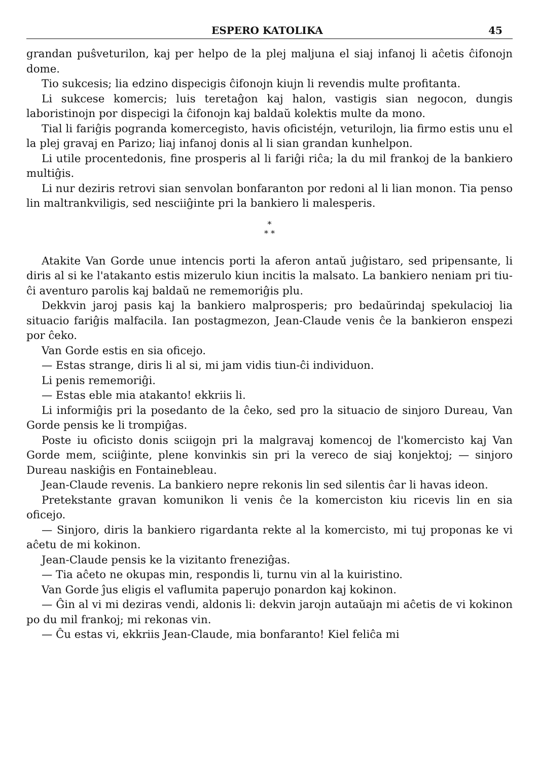ESPERO KATOLIKA 45
grandan puŝveturilon, kaj per helpo de la plej maljuna el siaj infanoj li aĉetis ĉifonojn dome.
Tio sukcesis; lia edzino dispecigis ĉifonojn kiujn li revendis multe profitanta.
Li sukcese komercis; luis teretaĝon kaj halon, vastigis sian negocon, dungis laboristinojn por dispecigi la ĉifonojn kaj baldaŭ kolektis multe da mono.
Tial li fariĝis pogranda komercegisto, havis oficistéjn, veturilojn, lia firmo estis unu el la plej gravaj en Parizo; liaj infanoj donis al li sian grandan kunhelpon.
Li utile procentedonis, fine prosperis al li fariĝi riĉa; la du mil frankoj de la bankiero multiĝis.
Li nur deziris retrovi sian senvolan bonfaranton por redoni al li lian monon. Tia penso lin maltrankviligis, sed nesciiĝinte pri la bankiero li malesperis.
*
* *
Atakite Van Gorde unue intencis porti la aferon antaŭ juĝistaro, sed pripensante, li diris al si ke l'atakanto estis mizerulo kiun incitis la malsato. La bankiero neniam pri tiu-ĉi aventuro parolis kaj baldaŭ ne rememoriĝis plu.
Dekkvin jaroj pasis kaj la bankiero malprosperis; pro bedaŭrindaj spekulacioj lia situacio fariĝis malfacila. Ian postagmezon, Jean-Claude venis ĉe la bankieron enspezi por ĉeko.
Van Gorde estis en sia oficejo.
— Estas strange, diris li al si, mi jam vidis tiun-ĉi individuon.
Li penis rememoriĝi.
— Estas eble mia atakanto! ekkriis li.
Li informiĝis pri la posedanto de la ĉeko, sed pro la situacio de sinjoro Dureau, Van Gorde pensis ke li trompiĝas.
Poste iu oficisto donis sciigojn pri la malgravaj komencoj de l'komercisto kaj Van Gorde mem, sciiĝinte, plene konvinkis sin pri la vereco de siaj konjektoj; — sinjoro Dureau naskiĝis en Fontainebleau.
Jean-Claude revenis. La bankiero nepre rekonis lin sed silentis ĉar li havas ideon.
Pretekstante gravan komunikon li venis ĉe la komerciston kiu ricevis lin en sia oficejo.
— Sinjoro, diris la bankiero rigardanta rekte al la komercisto, mi tuj proponas ke vi aĉetu de mi kokinon.
Jean-Claude pensis ke la vizitanto freneziĝas.
— Tia aĉeto ne okupas min, respondis li, turnu vin al la kuiristino.
Van Gorde ĵus eligis el vaflumita paperujo ponardon kaj kokinon.
— Ĝin al vi mi deziras vendi, aldonis li: dekvin jarojn autaŭajn mi aĉetis de vi kokinon po du mil frankoj; mi rekonas vin.
— Ĉu estas vi, ekkriis Jean-Claude, mia bonfaranto! Kiel feliĉa mi